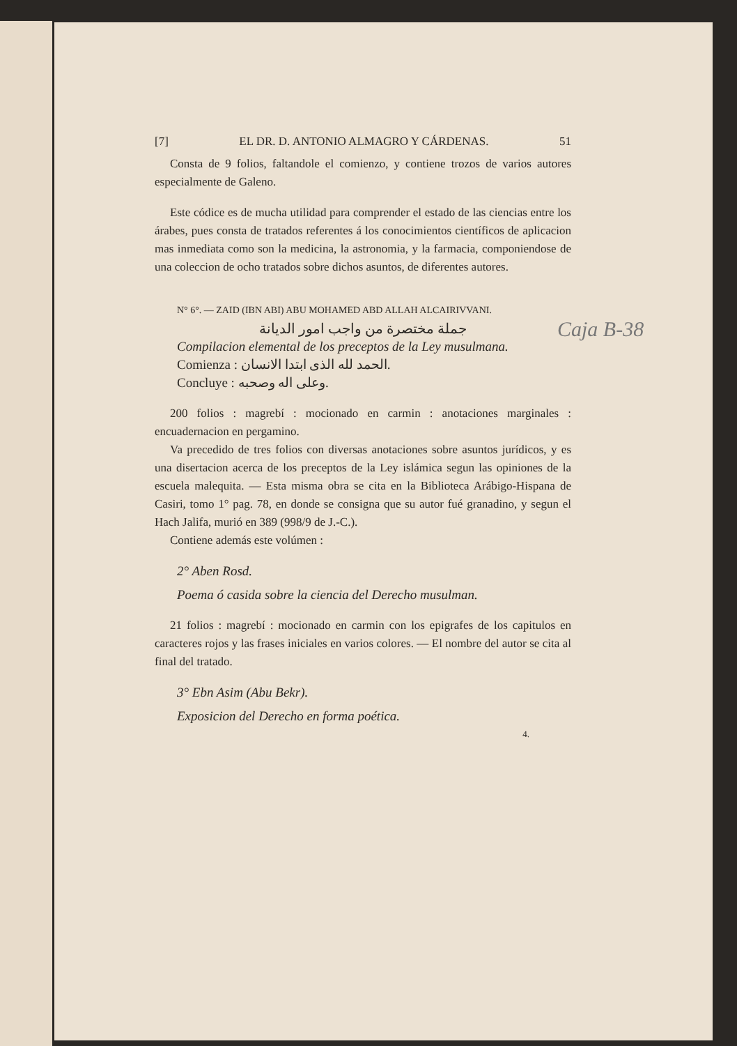Caja B-38
[7] EL DR. D. ANTONIO ALMAGRO Y CÁRDENAS. 51
Consta de 9 folios, faltandole el comienzo, y contiene trozos de varios autores especialmente de Galeno.
Este códice es de mucha utilidad para comprender el estado de las ciencias entre los árabes, pues consta de tratados referentes á los conocimientos científicos de aplicacion mas inmediata como son la medicina, la astronomia, y la farmacia, componiendose de una coleccion de ocho tratados sobre dichos asuntos, de diferentes autores.
N° 6°. — ZAID (IBN ABI) ABU MOHAMED ABD ALLAH ALCAIRIVVANI.
جملة مختصرة من واجب امور الديانة
Compilacion elemental de los preceptos de la Ley musulmana.
Comienza : الحمد لله الذى ابتدا الانسان.
Concluye : وعلى اله وصحبه.
200 folios : magrebí : mocionado en carmin : anotaciones marginales : encuadernacion en pergamino.
Va precedido de tres folios con diversas anotaciones sobre asuntos jurídicos, y es una disertacion acerca de los preceptos de la Ley islámica segun las opiniones de la escuela malequita. — Esta misma obra se cita en la Biblioteca Arábigo-Hispana de Casiri, tomo 1° pag. 78, en donde se consigna que su autor fué granadino, y segun el Hach Jalifa, murió en 389 (998/9 de J.-C.).
Contiene además este volúmen :
2° Aben Rosd.
Poema ó casida sobre la ciencia del Derecho musulman.
21 folios : magrebí : mocionado en carmin con los epigrafes de los capitulos en caracteres rojos y las frases iniciales en varios colores. — El nombre del autor se cita al final del tratado.
3° Ebn Asim (Abu Bekr).
Exposicion del Derecho en forma poética.
4.